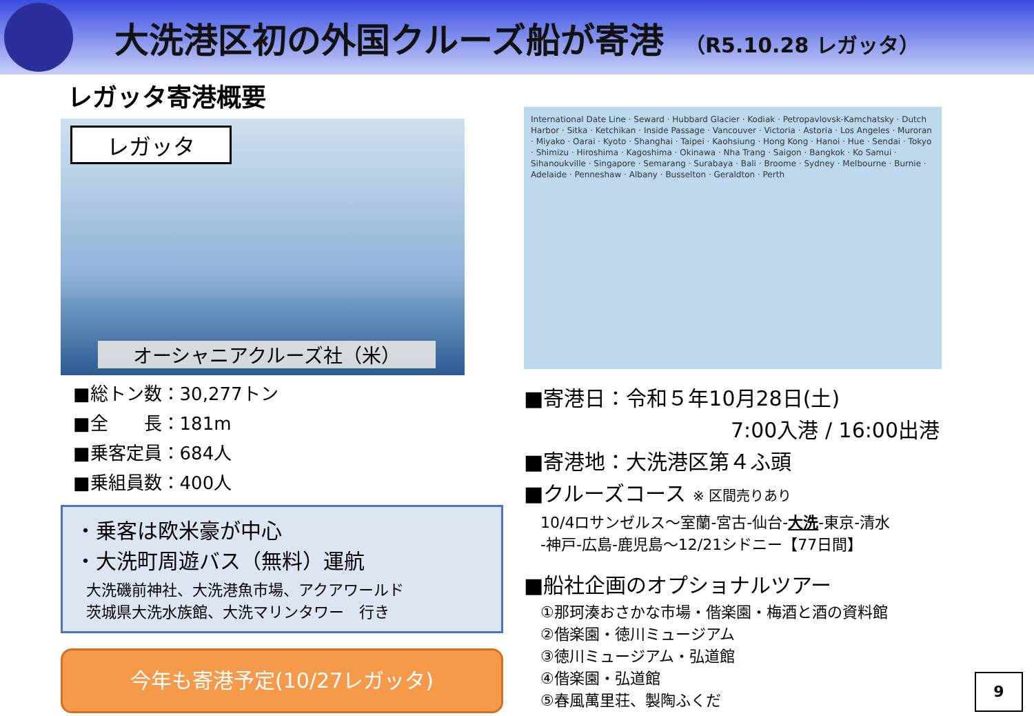大洗港区初の外国クルーズ船が寄港 （R5.10.28 レガッタ）
レガッタ寄港概要
レガッタ
オーシャニアクルーズ社（米）
■総トン数：30,277トン
■全　　長：181m
■乗客定員：684人
■乗組員数：400人
・乗客は欧米豪が中心
・大洗町周遊バス（無料）運航
大洗磯前神社、大洗港魚市場、アクアワールド
茨城県大洗水族館、大洗マリンタワー　行き
今年も寄港予定(10/27レガッタ)
International Date Line · Seward · Hubbard Glacier · Kodiak · Petropavlovsk-Kamchatsky · Dutch Harbor · Sitka · Ketchikan · Inside Passage · Vancouver · Victoria · Astoria · Los Angeles · Muroran · Miyako · Oarai · Kyoto · Shanghai · Taipei · Kaohsiung · Hong Kong · Hanoi · Hue · Sendai · Tokyo · Shimizu · Hiroshima · Kagoshima · Okinawa · Nha Trang · Saigon · Bangkok · Ko Samui · Sihanoukville · Singapore · Semarang · Surabaya · Bali · Broome · Sydney · Melbourne · Burnie · Adelaide · Penneshaw · Albany · Busselton · Geraldton · Perth
■寄港日：令和５年10月28日(土)
7:00入港 / 16:00出港
■寄港地：大洗港区第４ふ頭
■クルーズコース ※ 区間売りあり
10/4ロサンゼルス～室蘭-宮古-仙台-大洗-東京-清水
-神戸-広島-鹿児島～12/21シドニー【77日間】
■船社企画のオプショナルツアー
①那珂湊おさかな市場・偕楽園・梅酒と酒の資料館
②偕楽園・徳川ミュージアム
③徳川ミュージアム・弘道館
④偕楽園・弘道館
⑤春風萬里荘、製陶ふくだ
9